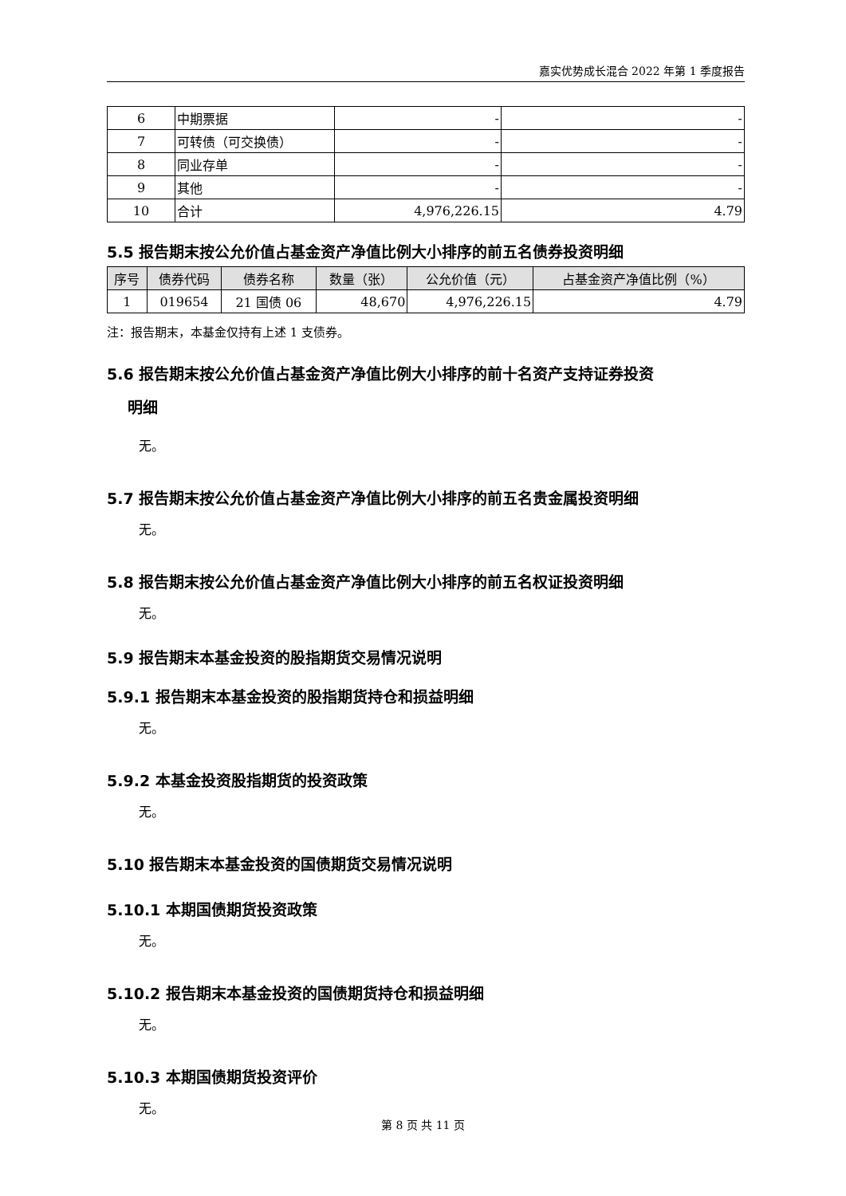嘉实优势成长混合 2022 年第 1 季度报告
| 6 | 中期票据 | - | - |
| 7 | 可转债（可交换债） | - | - |
| 8 | 同业存单 | - | - |
| 9 | 其他 | - | - |
| 10 | 合计 | 4,976,226.15 | 4.79 |
5.5 报告期末按公允价值占基金资产净值比例大小排序的前五名债券投资明细
| 序号 | 债券代码 | 债券名称 | 数量（张） | 公允价值（元） | 占基金资产净值比例（%） |
| --- | --- | --- | --- | --- | --- |
| 1 | 019654 | 21 国债 06 | 48,670 | 4,976,226.15 | 4.79 |
注：报告期末，本基金仅持有上述 1 支债券。
5.6 报告期末按公允价值占基金资产净值比例大小排序的前十名资产支持证券投资
明细
无。
5.7 报告期末按公允价值占基金资产净值比例大小排序的前五名贵金属投资明细
无。
5.8 报告期末按公允价值占基金资产净值比例大小排序的前五名权证投资明细
无。
5.9 报告期末本基金投资的股指期货交易情况说明
5.9.1 报告期末本基金投资的股指期货持仓和损益明细
无。
5.9.2 本基金投资股指期货的投资政策
无。
5.10 报告期末本基金投资的国债期货交易情况说明
5.10.1 本期国债期货投资政策
无。
5.10.2 报告期末本基金投资的国债期货持仓和损益明细
无。
5.10.3 本期国债期货投资评价
无。
第 8 页 共 11 页